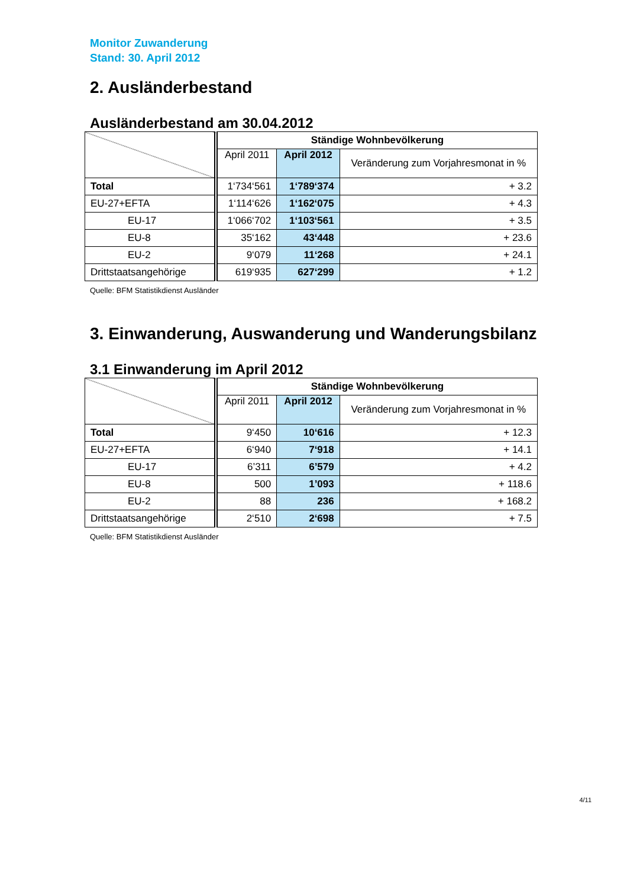Monitor Zuwanderung
Stand: 30. April 2012
2. Ausländerbestand
Ausländerbestand am 30.04.2012
| | Ständige Wohnbevölkerung | | |
| | April 2011 | April 2012 | Veränderung zum Vorjahresmonat in % |
| Total | 1‘734‘561 | 1‘789‘374 | + 3.2 |
| EU-27+EFTA | 1‘114‘626 | 1‘162‘075 | + 4.3 |
| EU-17 | 1‘066‘702 | 1‘103‘561 | + 3.5 |
| EU-8 | 35‘162 | 43‘448 | + 23.6 |
| EU-2 | 9‘079 | 11‘268 | + 24.1 |
| Drittstaatsangehörige | 619‘935 | 627‘299 | + 1.2 |
Quelle: BFM Statistikdienst Ausländer
3. Einwanderung, Auswanderung und Wanderungsbilanz
3.1 Einwanderung im April 2012
| | Ständige Wohnbevölkerung | | |
| | April 2011 | April 2012 | Veränderung zum Vorjahresmonat in % |
| Total | 9‘450 | 10‘616 | + 12.3 |
| EU-27+EFTA | 6‘940 | 7‘918 | + 14.1 |
| EU-17 | 6’311 | 6’579 | + 4.2 |
| EU-8 | 500 | 1’093 | + 118.6 |
| EU-2 | 88 | 236 | + 168.2 |
| Drittstaatsangehörige | 2‘510 | 2‘698 | + 7.5 |
Quelle: BFM Statistikdienst Ausländer
4/11